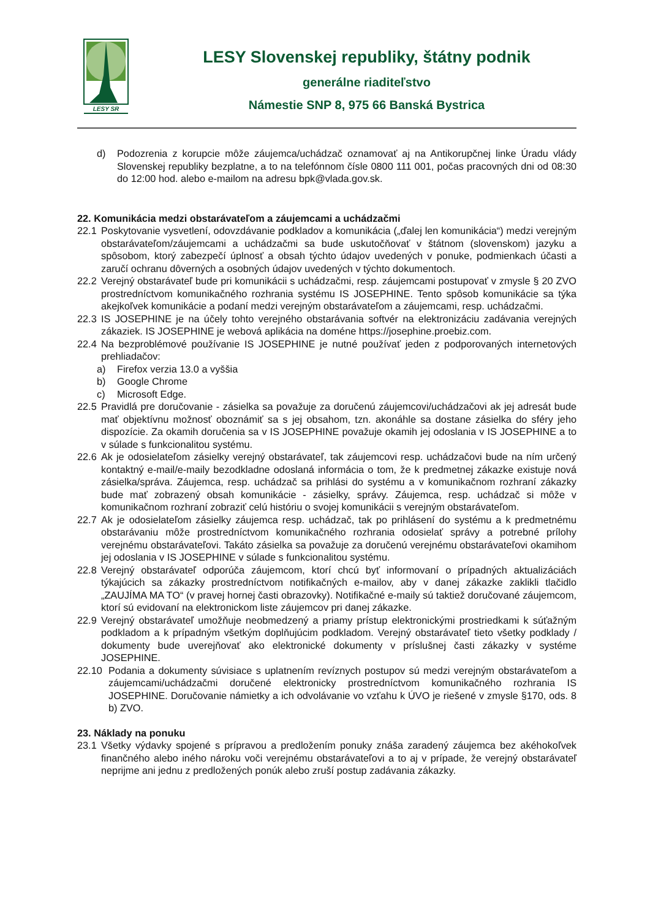LESY SR
LESY Slovenskej republiky, štátny podnik
generálne riaditeľstvo
Námestie SNP 8, 975 66 Banská Bystrica
d) Podozrenia z korupcie môže záujemca/uchádzač oznamovať aj na Antikorupčnej linke Úradu vlády Slovenskej republiky bezplatne, a to na telefónnom čísle 0800 111 001, počas pracovných dni od 08:30 do 12:00 hod. alebo e-mailom na adresu bpk@vlada.gov.sk.
22. Komunikácia medzi obstarávateľom a záujemcami a uchádzačmi
22.1 Poskytovanie vysvetlení, odovzdávanie podkladov a komunikácia („ďalej len komunikácia“) medzi verejným obstarávateľom/záujemcami a uchádzačmi sa bude uskutočňovať v štátnom (slovenskom) jazyku a spôsobom, ktorý zabezpečí úplnosť a obsah týchto údajov uvedených v ponuke, podmienkach účasti a zaručí ochranu dôverných a osobných údajov uvedených v týchto dokumentoch.
22.2 Verejný obstarávateľ bude pri komunikácii s uchádzačmi, resp. záujemcami postupovať v zmysle § 20 ZVO prostredníctvom komunikačného rozhrania systému IS JOSEPHINE. Tento spôsob komunikácie sa týka akejkoľvek komunikácie a podaní medzi verejným obstarávateľom a záujemcami, resp. uchádzačmi.
22.3 IS JOSEPHINE je na účely tohto verejného obstarávania softvér na elektronizáciu zadávania verejných zákaziek. IS JOSEPHINE je webová aplikácia na doméne https://josephine.proebiz.com.
22.4 Na bezproblémové používanie IS JOSEPHINE je nutné používať jeden z podporovaných internetových prehliadačov:
a) Firefox verzia 13.0 a vyššia
b) Google Chrome
c) Microsoft Edge.
22.5 Pravidlá pre doručovanie - zásielka sa považuje za doručenú záujemcovi/uchádzačovi ak jej adresát bude mať objektívnu možnosť oboznámiť sa s jej obsahom, tzn. akonáhle sa dostane zásielka do sféry jeho dispozície. Za okamih doručenia sa v IS JOSEPHINE považuje okamih jej odoslania v IS JOSEPHINE a to v súlade s funkcionalitou systému.
22.6 Ak je odosielateľom zásielky verejný obstarávateľ, tak záujemcovi resp. uchádzačovi bude na ním určený kontaktný e-mail/e-maily bezodkladne odoslaná informácia o tom, že k predmetnej zákazke existuje nová zásielka/správa. Záujemca, resp. uchádzač sa prihlási do systému a v komunikačnom rozhraní zákazky bude mať zobrazený obsah komunikácie - zásielky, správy. Záujemca, resp. uchádzač si môže v komunikačnom rozhraní zobraziť celú históriu o svojej komunikácii s verejným obstarávateľom.
22.7 Ak je odosielateľom zásielky záujemca resp. uchádzač, tak po prihlásení do systému a k predmetnému obstarávaniu môže prostredníctvom komunikačného rozhrania odosielať správy a potrebné prílohy verejnému obstarávateľovi. Takáto zásielka sa považuje za doručenú verejnému obstarávateľovi okamihom jej odoslania v IS JOSEPHINE v súlade s funkcionalitou systému.
22.8 Verejný obstarávateľ odporúča záujemcom, ktorí chcú byť informovaní o prípadných aktualizáciách týkajúcich sa zákazky prostredníctvom notifikačných e-mailov, aby v danej zákazke zaklikli tlačidlo „ZAUJÍMA MA TO“ (v pravej hornej časti obrazovky). Notifikačné e-maily sú taktiež doručované záujemcom, ktorí sú evidovaní na elektronickom liste záujemcov pri danej zákazke.
22.9 Verejný obstarávateľ umožňuje neobmedzený a priamy prístup elektronickými prostriedkami k súťažným podkladom a k prípadným všetkým doplňujúcim podkladom. Verejný obstarávateľ tieto všetky podklady / dokumenty bude uverejňovať ako elektronické dokumenty v príslušnej časti zákazky v systéme JOSEPHINE.
22.10 Podania a dokumenty súvisiace s uplatnením revíznych postupov sú medzi verejným obstarávateľom a záujemcami/uchádzačmi doručené elektronicky prostredníctvom komunikačného rozhrania IS JOSEPHINE. Doručovanie námietky a ich odvolávanie vo vzťahu k ÚVO je riešené v zmysle §170, ods. 8 b) ZVO.
23. Náklady na ponuku
23.1 Všetky výdavky spojené s prípravou a predložením ponuky znáša zaradený záujemca bez akéhokoľvek finančného alebo iného nároku voči verejnému obstarávateľovi a to aj v prípade, že verejný obstarávateľ neprijme ani jednu z predložených ponúk alebo zruší postup zadávania zákazky.